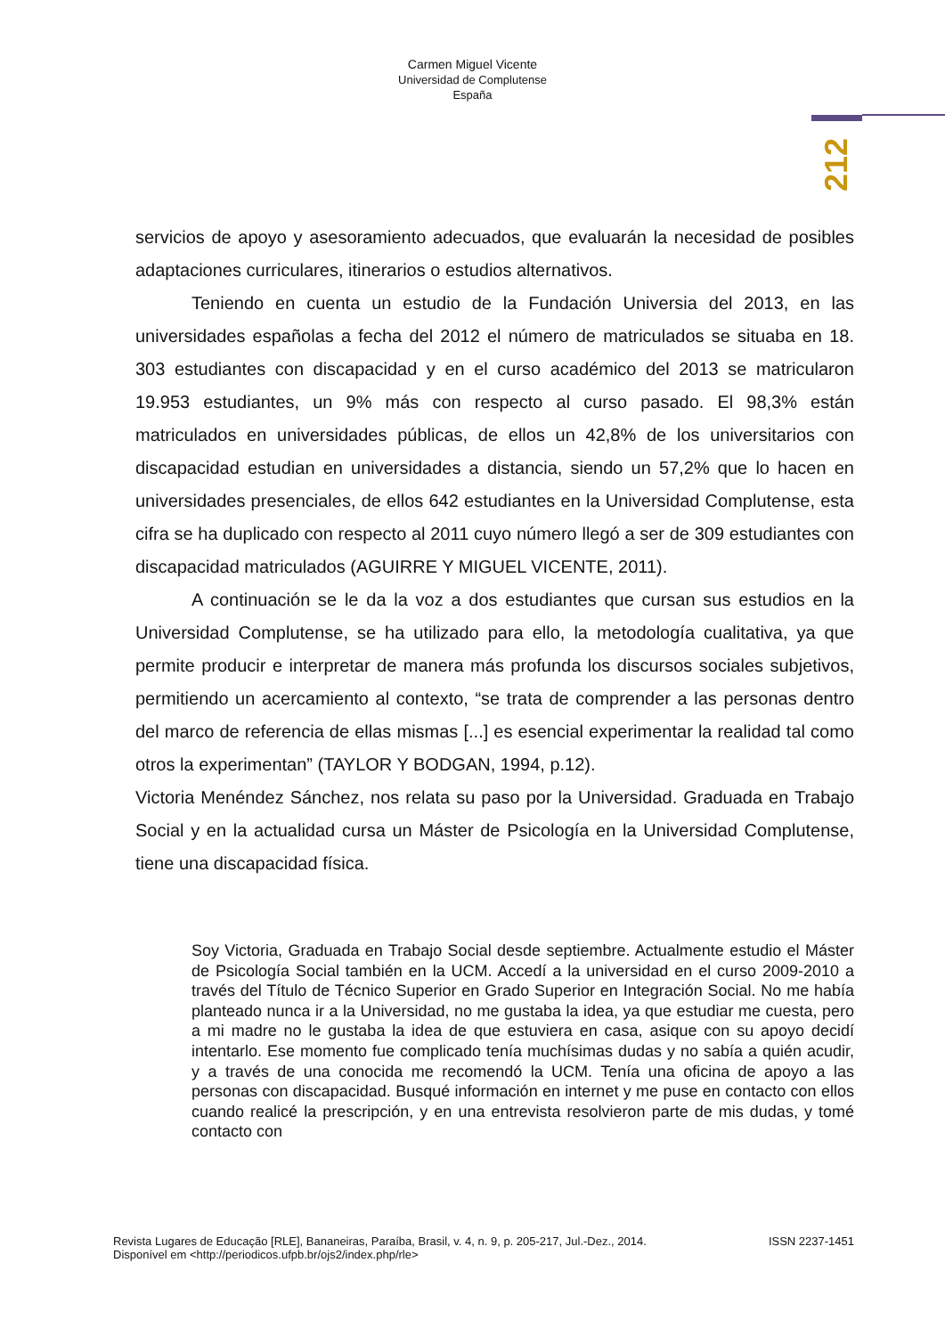Carmen Miguel Vicente
Universidad de Complutense
España
212
servicios de apoyo y asesoramiento adecuados, que evaluarán la necesidad de posibles adaptaciones curriculares, itinerarios o estudios alternativos.
Teniendo en cuenta un estudio de la Fundación Universia del 2013, en las universidades españolas a fecha del 2012 el número de matriculados se situaba en 18. 303 estudiantes con discapacidad y en el curso académico del 2013 se matricularon 19.953 estudiantes, un 9% más con respecto al curso pasado. El 98,3% están matriculados en universidades públicas, de ellos un 42,8% de los universitarios con discapacidad estudian en universidades a distancia, siendo un 57,2% que lo hacen en universidades presenciales, de ellos 642 estudiantes en la Universidad Complutense, esta cifra se ha duplicado con respecto al 2011 cuyo número llegó a ser de 309 estudiantes con discapacidad matriculados (AGUIRRE Y MIGUEL VICENTE, 2011).
A continuación se le da la voz a dos estudiantes que cursan sus estudios en la Universidad Complutense, se ha utilizado para ello, la metodología cualitativa, ya que permite producir e interpretar de manera más profunda los discursos sociales subjetivos, permitiendo un acercamiento al contexto, “se trata de comprender a las personas dentro del marco de referencia de ellas mismas [...] es esencial experimentar la realidad tal como otros la experimentan” (TAYLOR Y BODGAN, 1994, p.12).
Victoria Menéndez Sánchez, nos relata su paso por la Universidad. Graduada en Trabajo Social y en la actualidad cursa un Máster de Psicología en la Universidad Complutense, tiene una discapacidad física.
Soy Victoria, Graduada en Trabajo Social desde septiembre. Actualmente estudio el Máster de Psicología Social también en la UCM. Accedí a la universidad en el curso 2009-2010 a través del Título de Técnico Superior en Grado Superior en Integración Social. No me había planteado nunca ir a la Universidad, no me gustaba la idea, ya que estudiar me cuesta, pero a mi madre no le gustaba la idea de que estuviera en casa, asique con su apoyo decidí intentarlo. Ese momento fue complicado tenía muchísimas dudas y no sabía a quién acudir, y a través de una conocida me recomendó la UCM. Tenía una oficina de apoyo a las personas con discapacidad. Busqué información en internet y me puse en contacto con ellos cuando realicé la prescripción, y en una entrevista resolvieron parte de mis dudas, y tomé contacto con
ISSN 2237-1451 Revista Lugares de Educação [RLE], Bananeiras, Paraíba, Brasil, v. 4, n. 9, p. 205-217, Jul.-Dez., 2014.
Disponível em <http://periodicos.ufpb.br/ojs2/index.php/rle>